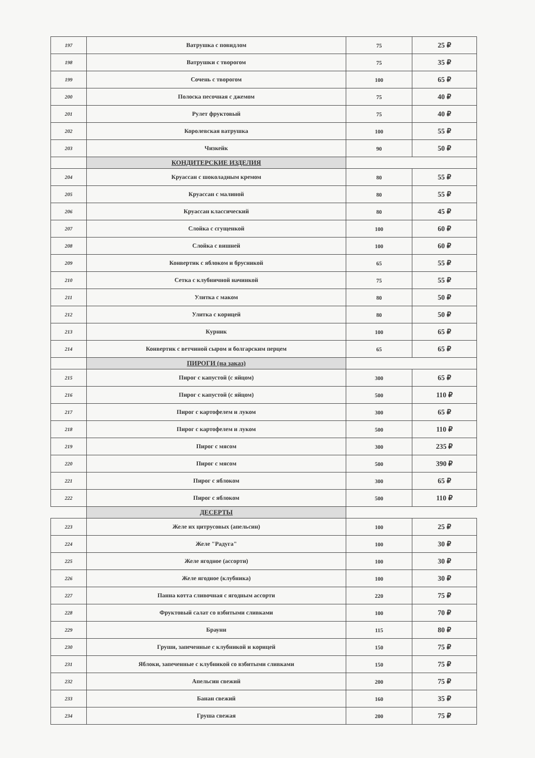| 197 | Ватрушка с повидлом | 75 | 25 ₽ |
| 198 | Ватрушки с творогом | 75 | 35 ₽ |
| 199 | Сочень с творогом | 100 | 65 ₽ |
| 200 | Полоска песочная с джемом | 75 | 40 ₽ |
| 201 | Рулет фруктовый | 75 | 40 ₽ |
| 202 | Королевская ватрушка | 100 | 55 ₽ |
| 203 | Чизкейк | 90 | 50 ₽ |
| | КОНДИТЕРСКИЕ ИЗДЕЛИЯ | | |
| 204 | Круассан с шоколадным кремом | 80 | 55 ₽ |
| 205 | Круассан с малиной | 80 | 55 ₽ |
| 206 | Круассан классический | 80 | 45 ₽ |
| 207 | Слойка с сгущенкой | 100 | 60 ₽ |
| 208 | Слойка с вишней | 100 | 60 ₽ |
| 209 | Конвертик с яблоком и брусникой | 65 | 55 ₽ |
| 210 | Сетка с клубничной начинкой | 75 | 55 ₽ |
| 211 | Улитка с маком | 80 | 50 ₽ |
| 212 | Улитка с корицей | 80 | 50 ₽ |
| 213 | Курник | 100 | 65 ₽ |
| 214 | Конвертик с ветчиной сыром и болгарским перцем | 65 | 65 ₽ |
| | ПИРОГИ (на заказ) | | |
| 215 | Пирог с капустой (с яйцом) | 300 | 65 ₽ |
| 216 | Пирог с капустой (с яйцом) | 500 | 110 ₽ |
| 217 | Пирог с картофелем и луком | 300 | 65 ₽ |
| 218 | Пирог с картофелем и луком | 500 | 110 ₽ |
| 219 | Пирог с мясом | 300 | 235 ₽ |
| 220 | Пирог с мясом | 500 | 390 ₽ |
| 221 | Пирог с яблоком | 300 | 65 ₽ |
| 222 | Пирог с яблоком | 500 | 110 ₽ |
| | ДЕСЕРТЫ | | |
| 223 | Желе их цитрусовых (апельсин) | 100 | 25 ₽ |
| 224 | Желе "Радуга" | 100 | 30 ₽ |
| 225 | Желе ягодное (ассорти) | 100 | 30 ₽ |
| 226 | Желе ягодное (клубника) | 100 | 30 ₽ |
| 227 | Панна котта сливочная с ягодным ассорти | 220 | 75 ₽ |
| 228 | Фруктовый салат со взбитыми сливками | 100 | 70 ₽ |
| 229 | Брауни | 115 | 80 ₽ |
| 230 | Груши, запеченные с клубникой и корицей | 150 | 75 ₽ |
| 231 | Яблоки, запеченные с клубникой со взбитыми сливками | 150 | 75 ₽ |
| 232 | Апельсин свежий | 200 | 75 ₽ |
| 233 | Банан свежий | 160 | 35 ₽ |
| 234 | Груша свежая | 200 | 75 ₽ |